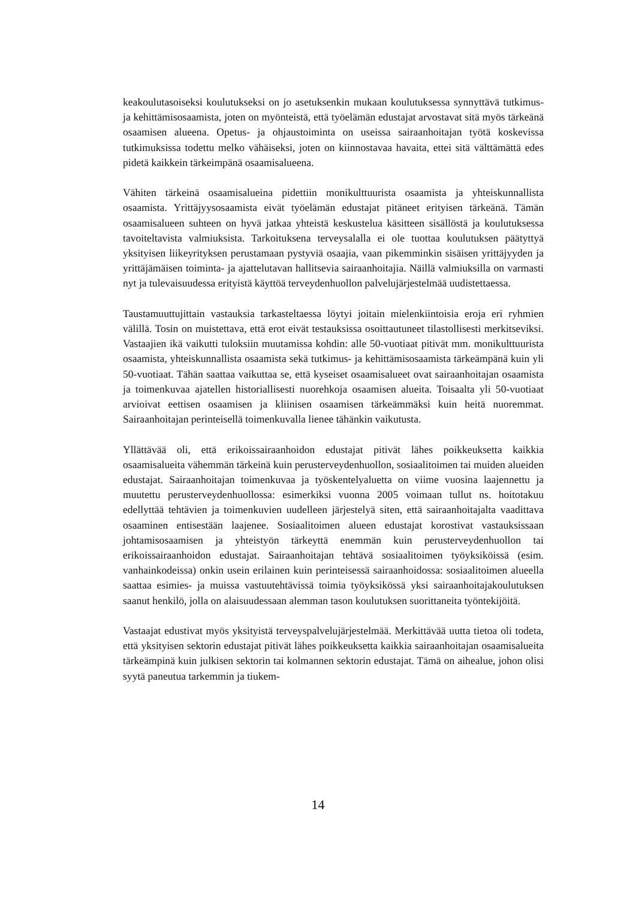keakoulutasoiseksi koulutukseksi on jo asetuksenkin mukaan koulutuksessa synnyttä­vä tutkimus- ja kehittämisosaamista, joten on myönteistä, että työelämän edustajat arvostavat sitä myös tärkeänä osaamisen alueena. Opetus- ja ohjaustoiminta on useis­sa sairaanhoitajan työtä koskevissa tutkimuksissa todettu melko vähäiseksi, joten on kiinnostavaa havaita, ettei sitä välttämättä edes pidetä kaikkein tärkeimpänä osaamis­alueena.
Vähiten tärkeinä osaamisalueina pidettiin monikulttuurista osaamista ja yhteiskun­nallista osaamista. Yrittäjyysosaamista eivät työelämän edustajat pitäneet erityisen tärkeänä. Tämän osaamisalueen suhteen on hyvä jatkaa yhteistä keskustelua käsitteen sisällöstä ja koulutuksessa tavoiteltavista valmiuksista. Tarkoituksena terveysalalla ei ole tuottaa koulutuksen päätyttyä yksityisen liikeyrityksen perustamaan pystyviä osaa­jia, vaan pikemminkin sisäisen yrittäjyyden ja yrittäjämäisen toiminta- ja ajatteluta­van hallitsevia sairaanhoitajia. Näillä valmiuksilla on varmasti nyt ja tulevaisuudessa erityistä käyttöä terveydenhuollon palvelujärjestelmää uudistettaessa.
Taustamuuttujittain vastauksia tarkasteltaessa löytyi joitain mielenkiintoisia eroja eri ryhmien välillä. Tosin on muistettava, että erot eivät testauksissa osoittautuneet tilas­tollisesti merkitseviksi. Vastaajien ikä vaikutti tuloksiin muutamissa kohdin: alle 50-vuotiaat pitivät mm. monikulttuurista osaamista, yhteiskunnallista osaamista sekä tutkimus- ja kehittämisosaamista tärkeämpänä kuin yli 50-vuotiaat. Tähän saattaa vaikuttaa se, että kyseiset osaamisalueet ovat sairaanhoitajan osaamista ja toimenku­vaa ajatellen historiallisesti nuorehkoja osaamisen alueita. Toisaalta yli 50-vuotiaat arvioivat eettisen osaamisen ja kliinisen osaamisen tärkeämmäksi kuin heitä nuorem­mat. Sairaanhoitajan perinteisellä toimenkuvalla lienee tähänkin vaikutusta.
Yllättävää oli, että erikoissairaanhoidon edustajat pitivät lähes poikkeuksetta kaikkia osaamisalueita vähemmän tärkeinä kuin perusterveydenhuollon, sosiaalitoimen tai muiden alueiden edustajat. Sairaanhoitajan toimenkuvaa ja työskentelyaluetta on viime vuosina laajennettu ja muutettu perusterveydenhuollossa: esimerkiksi vuonna 2005 voimaan tullut ns. hoitotakuu edellyttää tehtävien ja toimenkuvien uudelleen järjestelyä siten, että sairaanhoitajalta vaadittava osaaminen entisestään laajenee. Sosi­aalitoimen alueen edustajat korostivat vastauksissaan johtamisosaamisen ja yhteistyön tärkeyttä enemmän kuin perusterveydenhuollon tai erikoissairaanhoidon edustajat. Sairaanhoitajan tehtävä sosiaalitoimen työyksiköissä (esim. vanhainkodeissa) onkin usein erilainen kuin perinteisessä sairaanhoidossa: sosiaalitoimen alueella saattaa esi­mies- ja muissa vastuutehtävissä toimia työyksikössä yksi sairaanhoitajakoulutuksen saanut henkilö, jolla on alaisuudessaan alemman tason koulutuksen suorittaneita työntekijöitä.
Vastaajat edustivat myös yksityistä terveyspalvelujärjestelmää. Merkittävää uutta tie­toa oli todeta, että yksityisen sektorin edustajat pitivät lähes poikkeuksetta kaikkia sairaanhoitajan osaamisalueita tärkeämpinä kuin julkisen sektorin tai kolmannen sek­torin edustajat. Tämä on aihealue, johon olisi syytä paneutua tarkemmin ja tiukem-
14